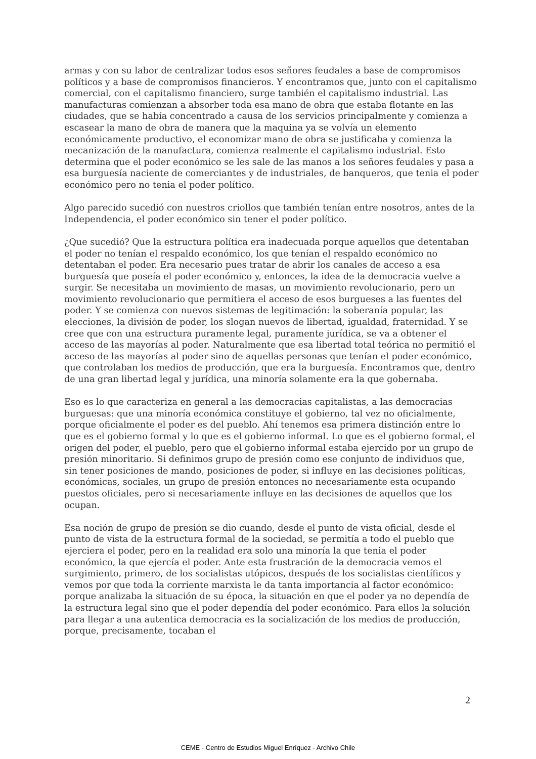armas y con su labor de centralizar todos esos señores feudales a base de compromisos políticos y a base de compromisos financieros. Y encontramos que, junto con el capitalismo comercial, con el capitalismo financiero, surge también el capitalismo industrial. Las manufacturas comienzan a absorber toda esa mano de obra que estaba flotante en las ciudades, que se había concentrado a causa de los servicios principalmente y comienza a escasear la mano de obra de manera que la maquina ya se volvía un elemento económicamente productivo, el economizar mano de obra se justificaba y comienza la mecanización de la manufactura, comienza realmente el capitalismo industrial. Esto determina que el poder económico se les sale de las manos a los señores feudales y pasa a esa burguesía naciente de comerciantes y de industriales, de banqueros, que tenia el poder económico pero no tenia el poder político.
Algo parecido sucedió con nuestros criollos que también tenían entre nosotros, antes de la Independencia, el poder económico sin tener el poder político.
¿Que sucedió? Que la estructura política era inadecuada porque aquellos que detentaban el poder no tenían el respaldo económico, los que tenían el respaldo económico no detentaban el poder. Era necesario pues tratar de abrir los canales de acceso a esa burguesía que poseía el poder económico y, entonces, la idea de la democracia vuelve a surgir. Se necesitaba un movimiento de masas, un movimiento revolucionario, pero un movimiento revolucionario que permitiera el acceso de esos burgueses a las fuentes del poder. Y se comienza con nuevos sistemas de legitimación: la soberanía popular, las elecciones, la división de poder, los slogan nuevos de libertad, igualdad, fraternidad. Y se cree que con una estructura puramente legal, puramente jurídica, se va a obtener el acceso de las mayorías al poder. Naturalmente que esa libertad total teórica no permitió el acceso de las mayorías al poder sino de aquellas personas que tenían el poder económico, que controlaban los medios de producción, que era la burguesía. Encontramos que, dentro de una gran libertad legal y jurídica, una minoría solamente era la que gobernaba.
Eso es lo que caracteriza en general a las democracias capitalistas, a las democracias burguesas: que una minoría económica constituye el gobierno, tal vez no oficialmente, porque oficialmente el poder es del pueblo. Ahí tenemos esa primera distinción entre lo que es el gobierno formal y lo que es el gobierno informal. Lo que es el gobierno formal, el origen del poder, el pueblo, pero que el gobierno informal estaba ejercido por un grupo de presión minoritario. Si definimos grupo de presión como ese conjunto de individuos que, sin tener posiciones de mando, posiciones de poder, si influye en las decisiones políticas, económicas, sociales, un grupo de presión entonces no necesariamente esta ocupando puestos oficiales, pero si necesariamente influye en las decisiones de aquellos que los ocupan.
Esa noción de grupo de presión se dio cuando, desde el punto de vista oficial, desde el punto de vista de la estructura formal de la sociedad, se permitía a todo el pueblo que ejerciera el poder, pero en la realidad era solo una minoría la que tenia el poder económico, la que ejercía el poder. Ante esta frustración de la democracia vemos el surgimiento, primero, de los socialistas utópicos, después de los socialistas científicos y vemos por que toda la corriente marxista le da tanta importancia al factor económico: porque analizaba la situación de su época, la situación en que el poder ya no dependía de la estructura legal sino que el poder dependía del poder económico. Para ellos la solución para llegar a una autentica democracia es la socialización de los medios de producción, porque, precisamente, tocaban el
2
CEME - Centro de Estudios Miguel Enríquez - Archivo Chile